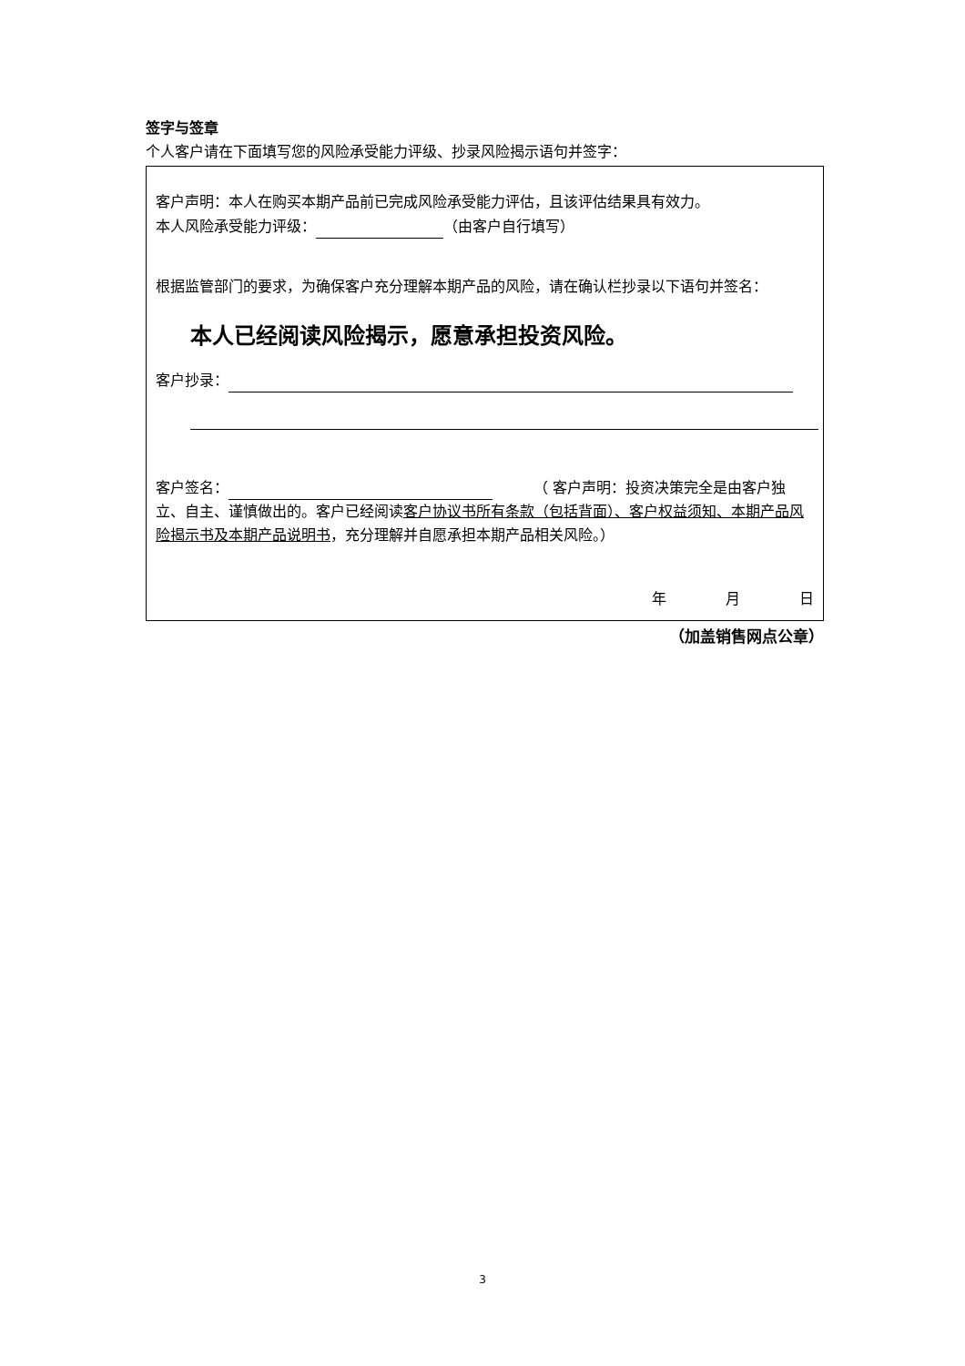签字与签章
个人客户请在下面填写您的风险承受能力评级、抄录风险揭示语句并签字：
客户声明：本人在购买本期产品前已完成风险承受能力评估，且该评估结果具有效力。
本人风险承受能力评级： （由客户自行填写）
根据监管部门的要求，为确保客户充分理解本期产品的风险，请在确认栏抄录以下语句并签名：
本人已经阅读风险揭示，愿意承担投资风险。
客户抄录：
客户签名： 　　　（ 客户声明：投资决策完全是由客户独立、自主、谨慎做出的。客户已经阅读客户协议书所有条款（包括背面）、客户权益须知、本期产品风险揭示书及本期产品说明书，充分理解并自愿承担本期产品相关风险。）
年 月 日
（加盖销售网点公章）
3